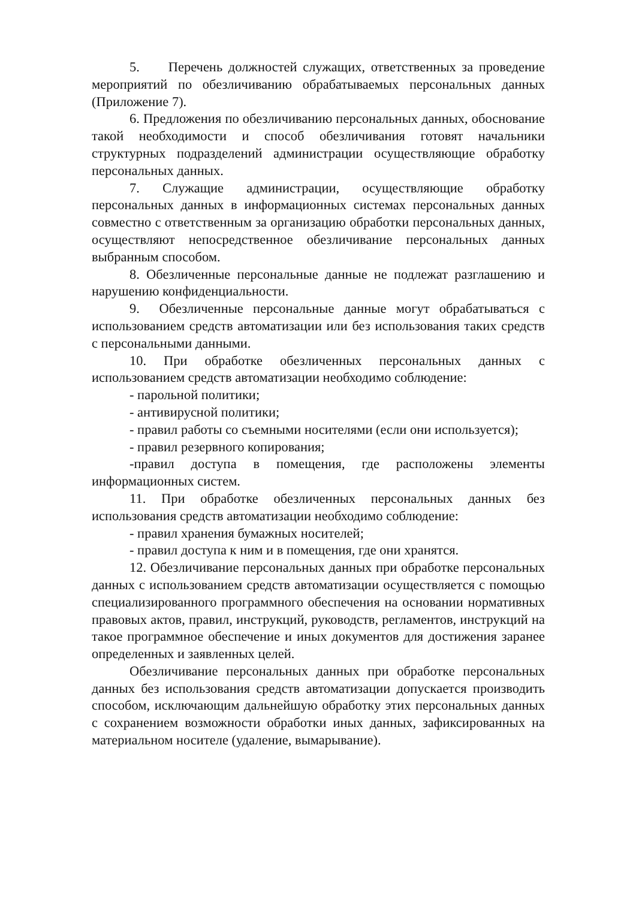5. Перечень должностей служащих, ответственных за проведение мероприятий по обезличиванию обрабатываемых персональных данных (Приложение 7).
6. Предложения по обезличиванию персональных данных, обоснование такой необходимости и способ обезличивания готовят начальники структурных подразделений администрации осуществляющие обработку персональных данных.
7. Служащие администрации, осуществляющие обработку персональных данных в информационных системах персональных данных совместно с ответственным за организацию обработки персональных данных, осуществляют непосредственное обезличивание персональных данных выбранным способом.
8. Обезличенные персональные данные не подлежат разглашению и нарушению конфиденциальности.
9. Обезличенные персональные данные могут обрабатываться с использованием средств автоматизации или без использования таких средств с персональными данными.
10. При обработке обезличенных персональных данных с использованием средств автоматизации необходимо соблюдение:
- парольной политики;
- антивирусной политики;
- правил работы со съемными носителями (если они используется);
- правил резервного копирования;
-правил доступа в помещения, где расположены элементы информационных систем.
11. При обработке обезличенных персональных данных без использования средств автоматизации необходимо соблюдение:
- правил хранения бумажных носителей;
- правил доступа к ним и в помещения, где они хранятся.
12. Обезличивание персональных данных при обработке персональных данных с использованием средств автоматизации осуществляется с помощью специализированного программного обеспечения на основании нормативных правовых актов, правил, инструкций, руководств, регламентов, инструкций на такое программное обеспечение и иных документов для достижения заранее определенных и заявленных целей.
Обезличивание персональных данных при обработке персональных данных без использования средств автоматизации допускается производить способом, исключающим дальнейшую обработку этих персональных данных с сохранением возможности обработки иных данных, зафиксированных на материальном носителе (удаление, вымарывание).